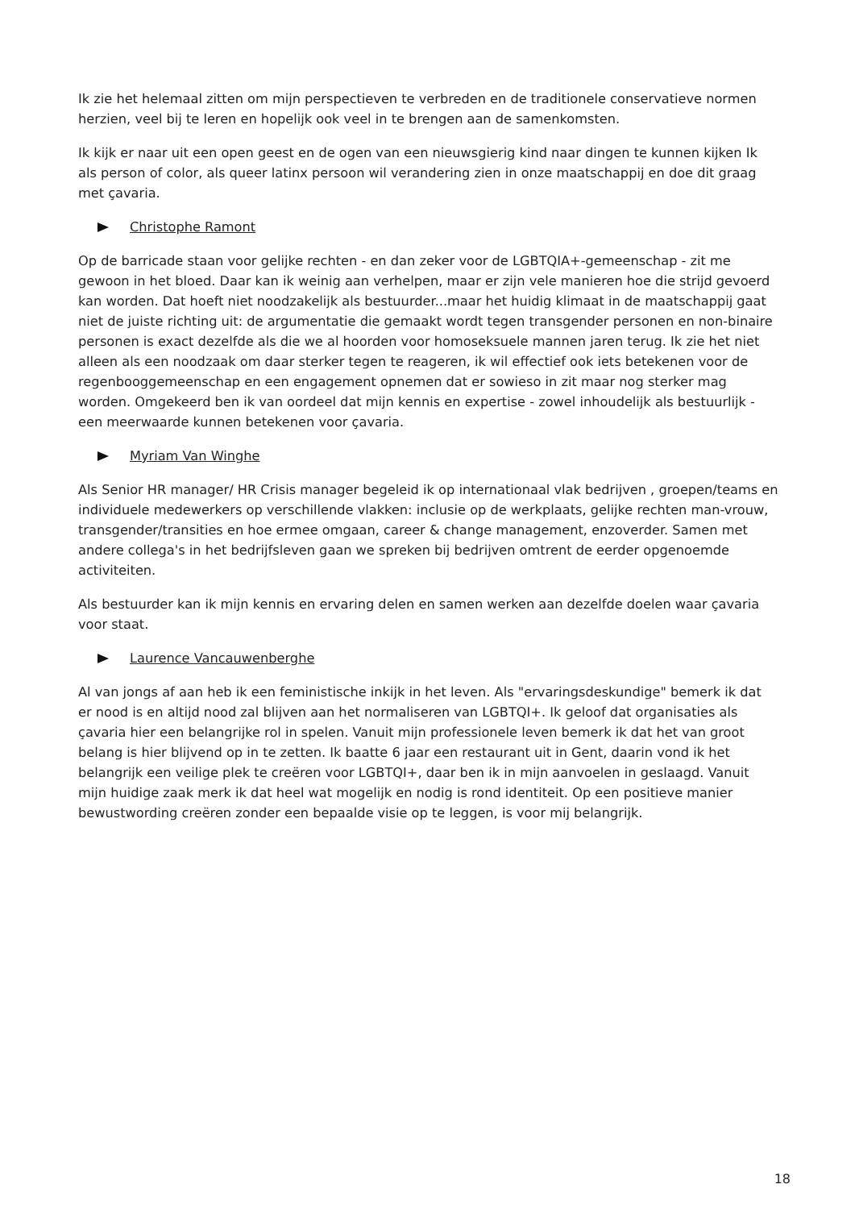Ik zie het helemaal zitten om mijn perspectieven te verbreden en de traditionele conservatieve normen herzien, veel bij te leren en hopelijk ook veel in te brengen aan de samenkomsten.
Ik kijk er naar uit een open geest en de ogen van een nieuwsgierig kind naar dingen te kunnen kijken Ik als person of color, als queer latinx persoon wil verandering zien in onze maatschappij en doe dit graag met çavaria.
Christophe Ramont
Op de barricade staan voor gelijke rechten - en dan zeker voor de LGBTQIA+-gemeenschap - zit me gewoon in het bloed. Daar kan ik weinig aan verhelpen, maar er zijn vele manieren hoe die strijd gevoerd kan worden. Dat hoeft niet noodzakelijk als bestuurder...maar het huidig klimaat in de maatschappij gaat niet de juiste richting uit: de argumentatie die gemaakt wordt tegen transgender personen en non-binaire personen is exact dezelfde als die we al hoorden voor homoseksuele mannen jaren terug. Ik zie het niet alleen als een noodzaak om daar sterker tegen te reageren, ik wil effectief ook iets betekenen voor de regenbooggemeenschap en een engagement opnemen dat er sowieso in zit maar nog sterker mag worden. Omgekeerd ben ik van oordeel dat mijn kennis en expertise - zowel inhoudelijk als bestuurlijk - een meerwaarde kunnen betekenen voor çavaria.
Myriam Van Winghe
Als Senior HR manager/ HR Crisis manager begeleid ik op internationaal vlak bedrijven , groepen/teams en individuele medewerkers op verschillende vlakken: inclusie op de werkplaats, gelijke rechten man-vrouw, transgender/transities en hoe ermee omgaan, career & change management, enzoverder. Samen met andere collega's in het bedrijfsleven gaan we spreken bij bedrijven omtrent de eerder opgenoemde activiteiten.
Als bestuurder kan ik mijn kennis en ervaring delen en samen werken aan dezelfde doelen waar çavaria voor staat.
Laurence Vancauwenberghe
Al van jongs af aan heb ik een feministische inkijk in het leven. Als "ervaringsdeskundige" bemerk ik dat er nood is en altijd nood zal blijven aan het normaliseren van LGBTQI+. Ik geloof dat organisaties als çavaria hier een belangrijke rol in spelen. Vanuit mijn professionele leven bemerk ik dat het van groot belang is hier blijvend op in te zetten. Ik baatte 6 jaar een restaurant uit in Gent, daarin vond ik het belangrijk een veilige plek te creëren voor LGBTQI+, daar ben ik in mijn aanvoelen in geslaagd. Vanuit mijn huidige zaak merk ik dat heel wat mogelijk en nodig is rond identiteit. Op een positieve manier bewustwording creëren zonder een bepaalde visie op te leggen, is voor mij belangrijk.
18